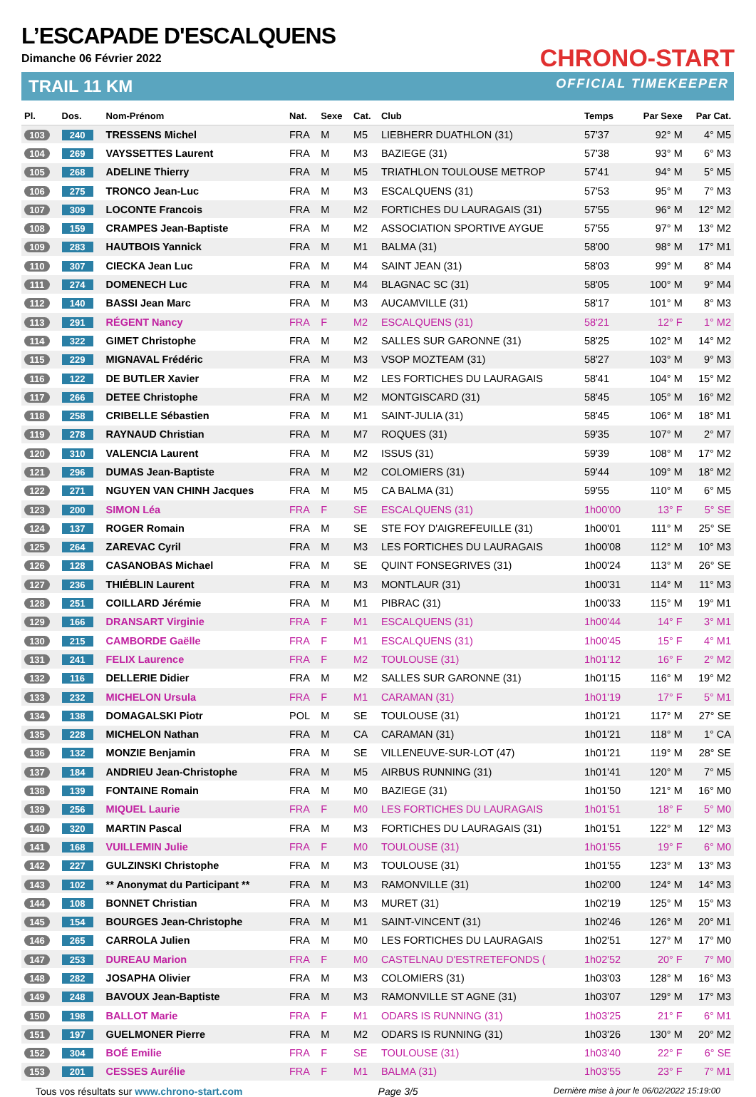L’ESCAPADE D'ESCALQUENS
Dimanche 06 Février 2022
TRAIL 11 KM
CHRONO-START
OFFICIAL TIMEKEEPER
| Pl. | Dos. | Nom-Prénom | Nat. | Sexe | Cat. | Club | Temps | Par Sexe | Par Cat. |
| --- | --- | --- | --- | --- | --- | --- | --- | --- | --- |
| 103 | 240 | TRESSENS Michel | FRA | M | M5 | LIEBHERR DUATHLON (31) | 57'37 | 92° M | 4° M5 |
| 104 | 269 | VAYSSETTES Laurent | FRA | M | M3 | BAZIEGE (31) | 57'38 | 93° M | 6° M3 |
| 105 | 268 | ADELINE Thierry | FRA | M | M5 | TRIATHLON TOULOUSE METROP | 57'41 | 94° M | 5° M5 |
| 106 | 275 | TRONCO Jean-Luc | FRA | M | M3 | ESCALQUENS (31) | 57'53 | 95° M | 7° M3 |
| 107 | 309 | LOCONTE Francois | FRA | M | M2 | FORTICHES DU LAURAGAIS (31) | 57'55 | 96° M | 12° M2 |
| 108 | 159 | CRAMPES Jean-Baptiste | FRA | M | M2 | ASSOCIATION SPORTIVE AYGUE | 57'55 | 97° M | 13° M2 |
| 109 | 283 | HAUTBOIS Yannick | FRA | M | M1 | BALMA (31) | 58'00 | 98° M | 17° M1 |
| 110 | 307 | CIECKA Jean Luc | FRA | M | M4 | SAINT JEAN (31) | 58'03 | 99° M | 8° M4 |
| 111 | 274 | DOMENECH Luc | FRA | M | M4 | BLAGNAC SC (31) | 58'05 | 100° M | 9° M4 |
| 112 | 140 | BASSI Jean Marc | FRA | M | M3 | AUCAMVILLE (31) | 58'17 | 101° M | 8° M3 |
| 113 | 291 | RÉGENT Nancy | FRA | F | M2 | ESCALQUENS (31) | 58'21 | 12° F | 1° M2 |
| 114 | 322 | GIMET Christophe | FRA | M | M2 | SALLES SUR GARONNE (31) | 58'25 | 102° M | 14° M2 |
| 115 | 229 | MIGNAVAL Frédéric | FRA | M | M3 | VSOP MOZTEAM (31) | 58'27 | 103° M | 9° M3 |
| 116 | 122 | DE BUTLER Xavier | FRA | M | M2 | LES FORTICHES DU LAURAGAIS | 58'41 | 104° M | 15° M2 |
| 117 | 266 | DETEE Christophe | FRA | M | M2 | MONTGISCARD (31) | 58'45 | 105° M | 16° M2 |
| 118 | 258 | CRIBELLE Sébastien | FRA | M | M1 | SAINT-JULIA (31) | 58'45 | 106° M | 18° M1 |
| 119 | 278 | RAYNAUD Christian | FRA | M | M7 | ROQUES (31) | 59'35 | 107° M | 2° M7 |
| 120 | 310 | VALENCIA Laurent | FRA | M | M2 | ISSUS (31) | 59'39 | 108° M | 17° M2 |
| 121 | 296 | DUMAS Jean-Baptiste | FRA | M | M2 | COLOMIERS (31) | 59'44 | 109° M | 18° M2 |
| 122 | 271 | NGUYEN VAN CHINH Jacques | FRA | M | M5 | CA BALMA (31) | 59'55 | 110° M | 6° M5 |
| 123 | 200 | SIMON Léa | FRA | F | SE | ESCALQUENS (31) | 1h00'00 | 13° F | 5° SE |
| 124 | 137 | ROGER Romain | FRA | M | SE | STE FOY D'AIGREFEUILLE (31) | 1h00'01 | 111° M | 25° SE |
| 125 | 264 | ZAREVAC Cyril | FRA | M | M3 | LES FORTICHES DU LAURAGAIS | 1h00'08 | 112° M | 10° M3 |
| 126 | 128 | CASANOBAS Michael | FRA | M | SE | QUINT FONSEGRIVES (31) | 1h00'24 | 113° M | 26° SE |
| 127 | 236 | THIÉBLIN Laurent | FRA | M | M3 | MONTLAUR (31) | 1h00'31 | 114° M | 11° M3 |
| 128 | 251 | COILLARD Jérémie | FRA | M | M1 | PIBRAC (31) | 1h00'33 | 115° M | 19° M1 |
| 129 | 166 | DRANSART Virginie | FRA | F | M1 | ESCALQUENS (31) | 1h00'44 | 14° F | 3° M1 |
| 130 | 215 | CAMBORDE Gaëlle | FRA | F | M1 | ESCALQUENS (31) | 1h00'45 | 15° F | 4° M1 |
| 131 | 241 | FELIX Laurence | FRA | F | M2 | TOULOUSE (31) | 1h01'12 | 16° F | 2° M2 |
| 132 | 116 | DELLERIE Didier | FRA | M | M2 | SALLES SUR GARONNE (31) | 1h01'15 | 116° M | 19° M2 |
| 133 | 232 | MICHELON Ursula | FRA | F | M1 | CARAMAN (31) | 1h01'19 | 17° F | 5° M1 |
| 134 | 138 | DOMAGALSKI Piotr | POL | M | SE | TOULOUSE (31) | 1h01'21 | 117° M | 27° SE |
| 135 | 228 | MICHELON Nathan | FRA | M | CA | CARAMAN (31) | 1h01'21 | 118° M | 1° CA |
| 136 | 132 | MONZIE Benjamin | FRA | M | SE | VILLENEUVE-SUR-LOT (47) | 1h01'21 | 119° M | 28° SE |
| 137 | 184 | ANDRIEU Jean-Christophe | FRA | M | M5 | AIRBUS RUNNING (31) | 1h01'41 | 120° M | 7° M5 |
| 138 | 139 | FONTAINE Romain | FRA | M | M0 | BAZIEGE (31) | 1h01'50 | 121° M | 16° M0 |
| 139 | 256 | MIQUEL Laurie | FRA | F | M0 | LES FORTICHES DU LAURAGAIS | 1h01'51 | 18° F | 5° M0 |
| 140 | 320 | MARTIN Pascal | FRA | M | M3 | FORTICHES DU LAURAGAIS (31) | 1h01'51 | 122° M | 12° M3 |
| 141 | 168 | VUILLEMIN Julie | FRA | F | M0 | TOULOUSE (31) | 1h01'55 | 19° F | 6° M0 |
| 142 | 227 | GULZINSKI Christophe | FRA | M | M3 | TOULOUSE (31) | 1h01'55 | 123° M | 13° M3 |
| 143 | 102 | ** Anonymat du Participant ** | FRA | M | M3 | RAMONVILLE (31) | 1h02'00 | 124° M | 14° M3 |
| 144 | 108 | BONNET Christian | FRA | M | M3 | MURET (31) | 1h02'19 | 125° M | 15° M3 |
| 145 | 154 | BOURGES Jean-Christophe | FRA | M | M1 | SAINT-VINCENT (31) | 1h02'46 | 126° M | 20° M1 |
| 146 | 265 | CARROLA Julien | FRA | M | M0 | LES FORTICHES DU LAURAGAIS | 1h02'51 | 127° M | 17° M0 |
| 147 | 253 | DUREAU Marion | FRA | F | M0 | CASTELNAU D'ESTRETEFONDS ( | 1h02'52 | 20° F | 7° M0 |
| 148 | 282 | JOSAPHA Olivier | FRA | M | M3 | COLOMIERS (31) | 1h03'03 | 128° M | 16° M3 |
| 149 | 248 | BAVOUX Jean-Baptiste | FRA | M | M3 | RAMONVILLE ST AGNE (31) | 1h03'07 | 129° M | 17° M3 |
| 150 | 198 | BALLOT Marie | FRA | F | M1 | ODARS IS RUNNING (31) | 1h03'25 | 21° F | 6° M1 |
| 151 | 197 | GUELMONER Pierre | FRA | M | M2 | ODARS IS RUNNING (31) | 1h03'26 | 130° M | 20° M2 |
| 152 | 304 | BOÉ Emilie | FRA | F | SE | TOULOUSE (31) | 1h03'40 | 22° F | 6° SE |
| 153 | 201 | CESSES Aurélie | FRA | F | M1 | BALMA (31) | 1h03'55 | 23° F | 7° M1 |
Tous vos résultats sur www.chrono-start.com Page 3/5 Dernière mise à jour le 06/02/2022 15:19:00